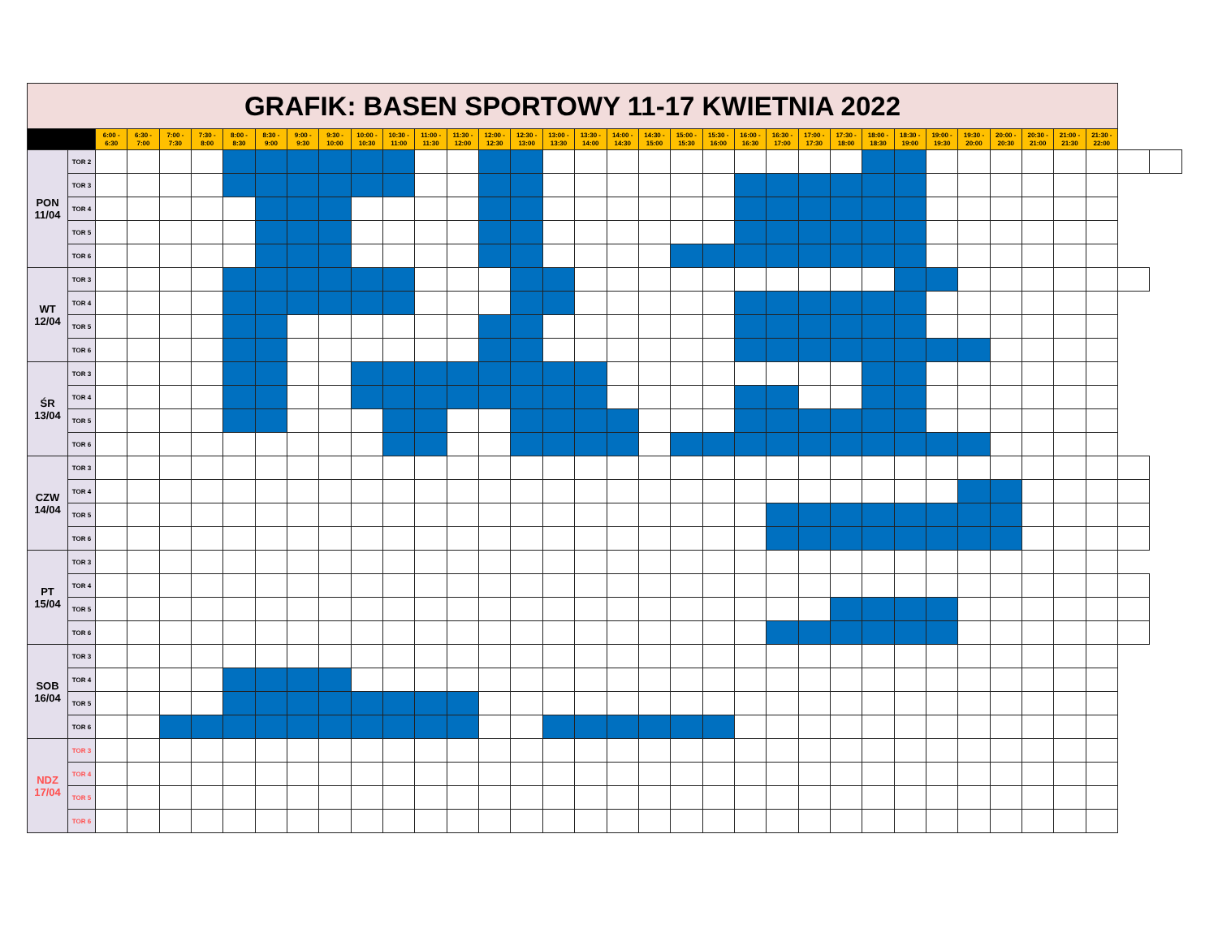| GRAFIK: BASEN SPORTOWY 11-17 KWIETNIA 2022 | | | | | | | | | | | | | | | | | | | | | | | | | | | | | | | | | | | |
| | | 6:00 - 6:30 | 6:30 - 7:00 | 7:00 - 7:30 | 7:30 - 8:00 | 8:00 - 8:30 | 8:30 - 9:00 | 9:00 - 9:30 | 9:30 - 10:00 | 10:00 - 10:30 | 10:30 - 11:00 | 11:00 - 11:30 | 11:30 - 12:00 | 12:00 - 12:30 | 12:30 - 13:00 | 13:00 - 13:30 | 13:30 - 14:00 | 14:00 - 14:30 | 14:30 - 15:00 | 15:00 - 15:30 | 15:30 - 16:00 | 16:00 - 16:30 | 16:30 - 17:00 | 17:00 - 17:30 | 17:30 - 18:00 | 18:00 - 18:30 | 18:30 - 19:00 | 19:00 - 19:30 | 19:30 - 20:00 | 20:00 - 20:30 | 20:30 - 21:00 | 21:00 - 21:30 | 21:30 - 22:00 | | |
| PON 11/04 | TOR 2 | | | | | | | | | | | | | | | | | | | | | | | | | | | | | | | | | | |
| | TOR 3 | | | | | | | | | | | | | | | | | | | | | | | | | | | | | | | | | | |
| | TOR 4 | | | | | | | | | | | | | | | | | | | | | | | | | | | | | | | | | | |
| | TOR 5 | | | | | | | | | | | | | | | | | | | | | | | | | | | | | | | | | | |
| | TOR 6 | | | | | | | | | | | | | | | | | | | | | | | | | | | | | | | | | | |
| WT 12/04 | TOR 3 | | | | | | | | | | | | | | | | | | | | | | | | | | | | | | | | | | |
| | TOR 4 | | | | | | | | | | | | | | | | | | | | | | | | | | | | | | | | | | |
| | TOR 5 | | | | | | | | | | | | | | | | | | | | | | | | | | | | | | | | | | |
| | TOR 6 | | | | | | | | | | | | | | | | | | | | | | | | | | | | | | | | | | |
| ŚR 13/04 | TOR 3 | | | | | | | | | | | | | | | | | | | | | | | | | | | | | | | | | | |
| | TOR 4 | | | | | | | | | | | | | | | | | | | | | | | | | | | | | | | | | | |
| | TOR 5 | | | | | | | | | | | | | | | | | | | | | | | | | | | | | | | | | | |
| | TOR 6 | | | | | | | | | | | | | | | | | | | | | | | | | | | | | | | | | | |
| CZW 14/04 | TOR 3 | | | | | | | | | | | | | | | | | | | | | | | | | | | | | | | | | | |
| | TOR 4 | | | | | | | | | | | | | | | | | | | | | | | | | | | | | | | | | | |
| | TOR 5 | | | | | | | | | | | | | | | | | | | | | | | | | | | | | | | | | | |
| | TOR 6 | | | | | | | | | | | | | | | | | | | | | | | | | | | | | | | | | | |
| PT 15/04 | TOR 3 | | | | | | | | | | | | | | | | | | | | | | | | | | | | | | | | | | |
| | TOR 4 | | | | | | | | | | | | | | | | | | | | | | | | | | | | | | | | | | |
| | TOR 5 | | | | | | | | | | | | | | | | | | | | | | | | | | | | | | | | | | |
| | TOR 6 | | | | | | | | | | | | | | | | | | | | | | | | | | | | | | | | | | |
| SOB 16/04 | TOR 3 | | | | | | | | | | | | | | | | | | | | | | | | | | | | | | | | | | |
| | TOR 4 | | | | | | | | | | | | | | | | | | | | | | | | | | | | | | | | | | |
| | TOR 5 | | | | | | | | | | | | | | | | | | | | | | | | | | | | | | | | | | |
| | TOR 6 | | | | | | | | | | | | | | | | | | | | | | | | | | | | | | | | | | |
| NDZ 17/04 | TOR 3 | | | | | | | | | | | | | | | | | | | | | | | | | | | | | | | | | | |
| | TOR 4 | | | | | | | | | | | | | | | | | | | | | | | | | | | | | | | | | | |
| | TOR 5 | | | | | | | | | | | | | | | | | | | | | | | | | | | | | | | | | | |
| | TOR 6 | | | | | | | | | | | | | | | | | | | | | | | | | | | | | | | | | | |